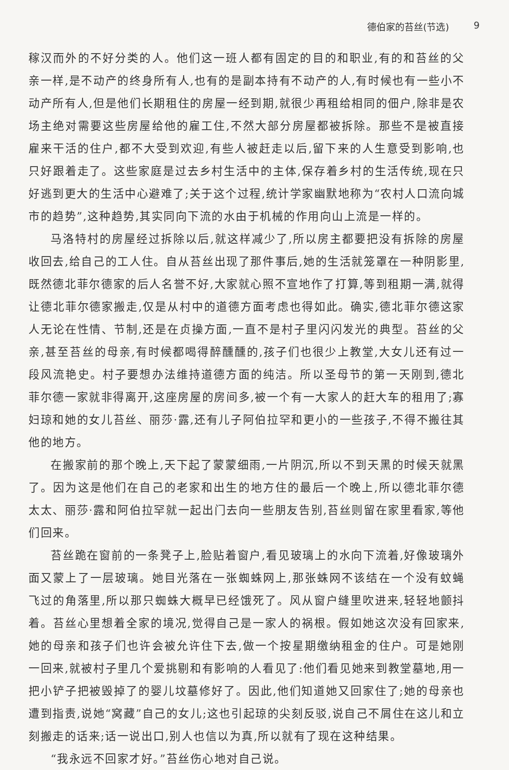德伯家的苔丝(节选) 9
稼汉而外的不好分类的人。他们这一班人都有固定的目的和职业,有的和苔丝的父亲一样,是不动产的终身所有人,也有的是副本持有不动产的人,有时候也有一些小不动产所有人,但是他们长期租住的房屋一经到期,就很少再租给相同的佃户,除非是农场主绝对需要这些房屋给他的雇工住,不然大部分房屋都被拆除。那些不是被直接雇来干活的住户,都不大受到欢迎,有些人被赶走以后,留下来的人生意受到影响,也只好跟着走了。这些家庭是过去乡村生活中的主体,保存着乡村的生活传统,现在只好逃到更大的生活中心避难了;关于这个过程,统计学家幽默地称为“农村人口流向城市的趋势”,这种趋势,其实同向下流的水由于机械的作用向山上流是一样的。
马洛特村的房屋经过拆除以后,就这样减少了,所以房主都要把没有拆除的房屋收回去,给自己的工人住。自从苔丝出现了那件事后,她的生活就笼罩在一种阴影里,既然德北菲尔德家的后人名誉不好,大家就心照不宣地作了打算,等到租期一满,就得让德北菲尔德家搬走,仅是从村中的道德方面考虑也得如此。确实,德北菲尔德这家人无论在性情、节制,还是在贞操方面,一直不是村子里闪闪发光的典型。苔丝的父亲,甚至苔丝的母亲,有时候都喝得醉醺醺的,孩子们也很少上教堂,大女儿还有过一段风流艳史。村子要想办法维持道德方面的纯洁。所以圣母节的第一天刚到,德北菲尔德一家就非得离开,这座房屋的房间多,被一个有一大家人的赶大车的租用了;寡妇琼和她的女儿苔丝、丽莎·露,还有儿子阿伯拉罕和更小的一些孩子,不得不搬往其他的地方。
在搬家前的那个晚上,天下起了蒙蒙细雨,一片阴沉,所以不到天黑的时候天就黑了。因为这是他们在自己的老家和出生的地方住的最后一个晚上,所以德北菲尔德太太、丽莎·露和阿伯拉罕就一起出门去向一些朋友告别,苔丝则留在家里看家,等他们回来。
苔丝跪在窗前的一条凳子上,脸贴着窗户,看见玻璃上的水向下流着,好像玻璃外面又蒙上了一层玻璃。她目光落在一张蜘蛛网上,那张蛛网不该结在一个没有蚊蝇飞过的角落里,所以那只蜘蛛大概早已经饿死了。风从窗户缝里吹进来,轻轻地颤抖着。苔丝心里想着全家的境况,觉得自己是一家人的祸根。假如她这次没有回家来,她的母亲和孩子们也许会被允许住下去,做一个按星期缴纳租金的住户。可是她刚一回来,就被村子里几个爱挑剔和有影响的人看见了:他们看见她来到教堂墓地,用一把小铲子把被毁掉了的婴儿坟墓修好了。因此,他们知道她又回家住了;她的母亲也遭到指责,说她“窝藏”自己的女儿;这也引起琼的尖刻反驳,说自己不屑住在这儿和立刻搬走的话来;话一说出口,别人也信以为真,所以就有了现在这种结果。
“我永远不回家才好。”苔丝伤心地对自己说。